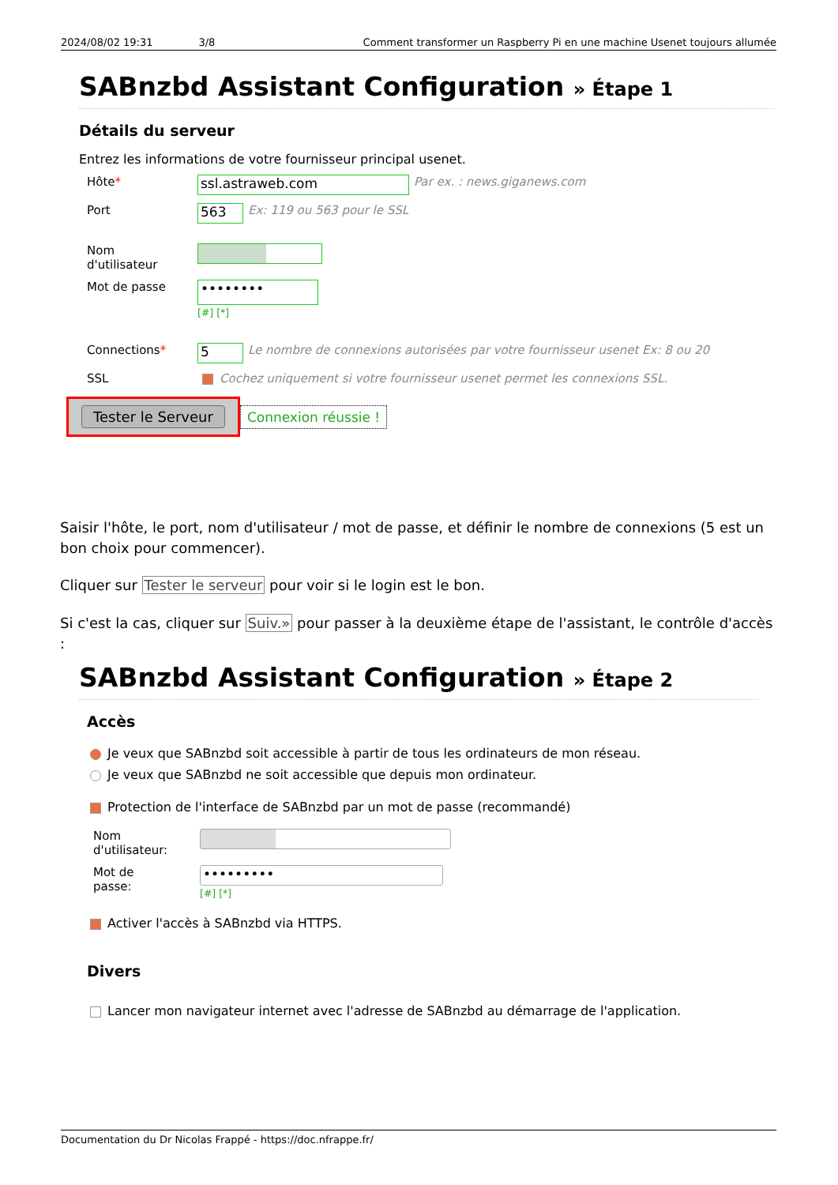2024/08/02 19:31 3/8 Comment transformer un Raspberry Pi en une machine Usenet toujours allumée
SABnzbd Assistant Configuration » Étape 1
Détails du serveur
Entrez les informations de votre fournisseur principal usenet.
Hôte* ssl.astraweb.com Par ex. : news.giganews.com
Port 563 Ex: 119 ou 563 pour le SSL
Nom
d'utilisateur
Mot de passe ••••••••
[#] [*]
Connections* 5 Le nombre de connexions autorisées par votre fournisseur usenet Ex: 8 ou 20
SSL Cochez uniquement si votre fournisseur usenet permet les connexions SSL.
Tester le Serveur Connexion réussie !
Saisir l'hôte, le port, nom d'utilisateur / mot de passe, et définir le nombre de connexions (5 est un bon choix pour commencer).
Cliquer sur Tester le serveur pour voir si le login est le bon.
Si c'est la cas, cliquer sur Suiv.» pour passer à la deuxième étape de l'assistant, le contrôle d'accès :
SABnzbd Assistant Configuration » Étape 2
Accès
Je veux que SABnzbd soit accessible à partir de tous les ordinateurs de mon réseau.
Je veux que SABnzbd ne soit accessible que depuis mon ordinateur.
Protection de l'interface de SABnzbd par un mot de passe (recommandé)
Nom
d'utilisateur:
Mot de
passe: •••••••••
[#] [*]
Activer l'accès à SABnzbd via HTTPS.
Divers
Lancer mon navigateur internet avec l'adresse de SABnzbd au démarrage de l'application.
Documentation du Dr Nicolas Frappé - https://doc.nfrappe.fr/